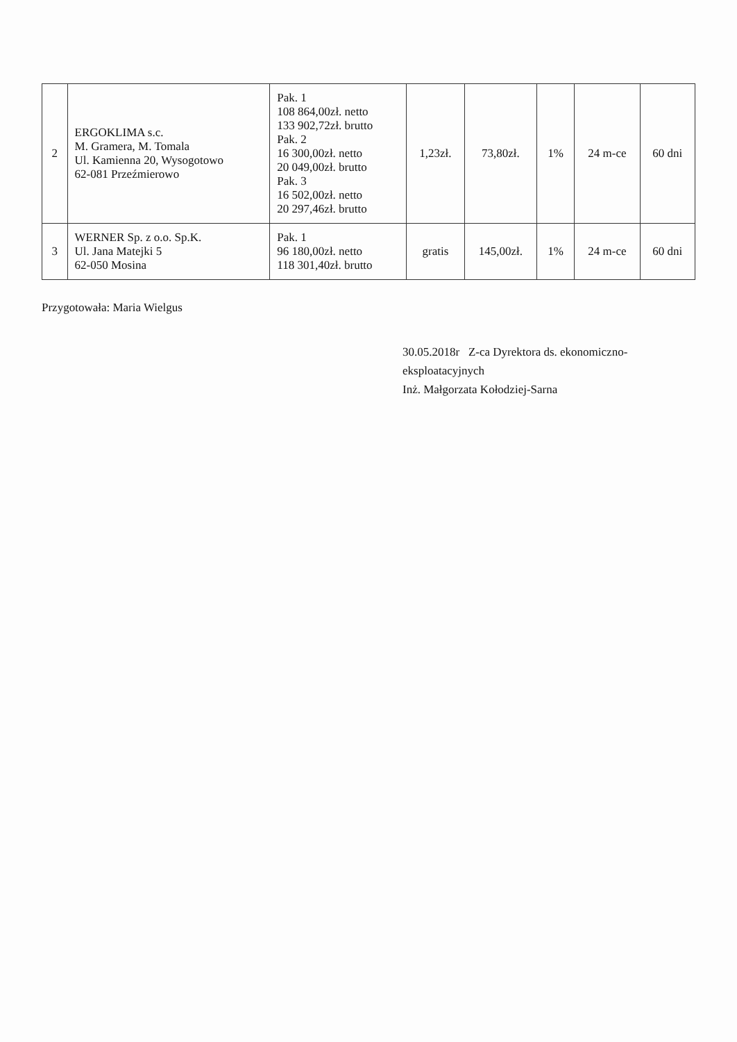| 2 | ERGOKLIMA s.c. M. Gramera, M. Tomala Ul. Kamienna 20, Wysogotowo 62-081 Przeźmierowo | Pak. 1 108 864,00zł. netto 133 902,72zł. brutto Pak. 2 16 300,00zł. netto 20 049,00zł. brutto Pak. 3 16 502,00zł. netto 20 297,46zł. brutto | 1,23zł. | 73,80zł. | 1% | 24 m-ce | 60 dni |
| 3 | WERNER Sp. z o.o. Sp.K. Ul. Jana Matejki 5 62-050 Mosina | Pak. 1 96 180,00zł. netto 118 301,40zł. brutto | gratis | 145,00zł. | 1% | 24 m-ce | 60 dni |
Przygotowała: Maria Wielgus
30.05.2018r Z-ca Dyrektora ds. ekonomiczno-eksploatacyjnych
Inż. Małgorzata Kołodziej-Sarna